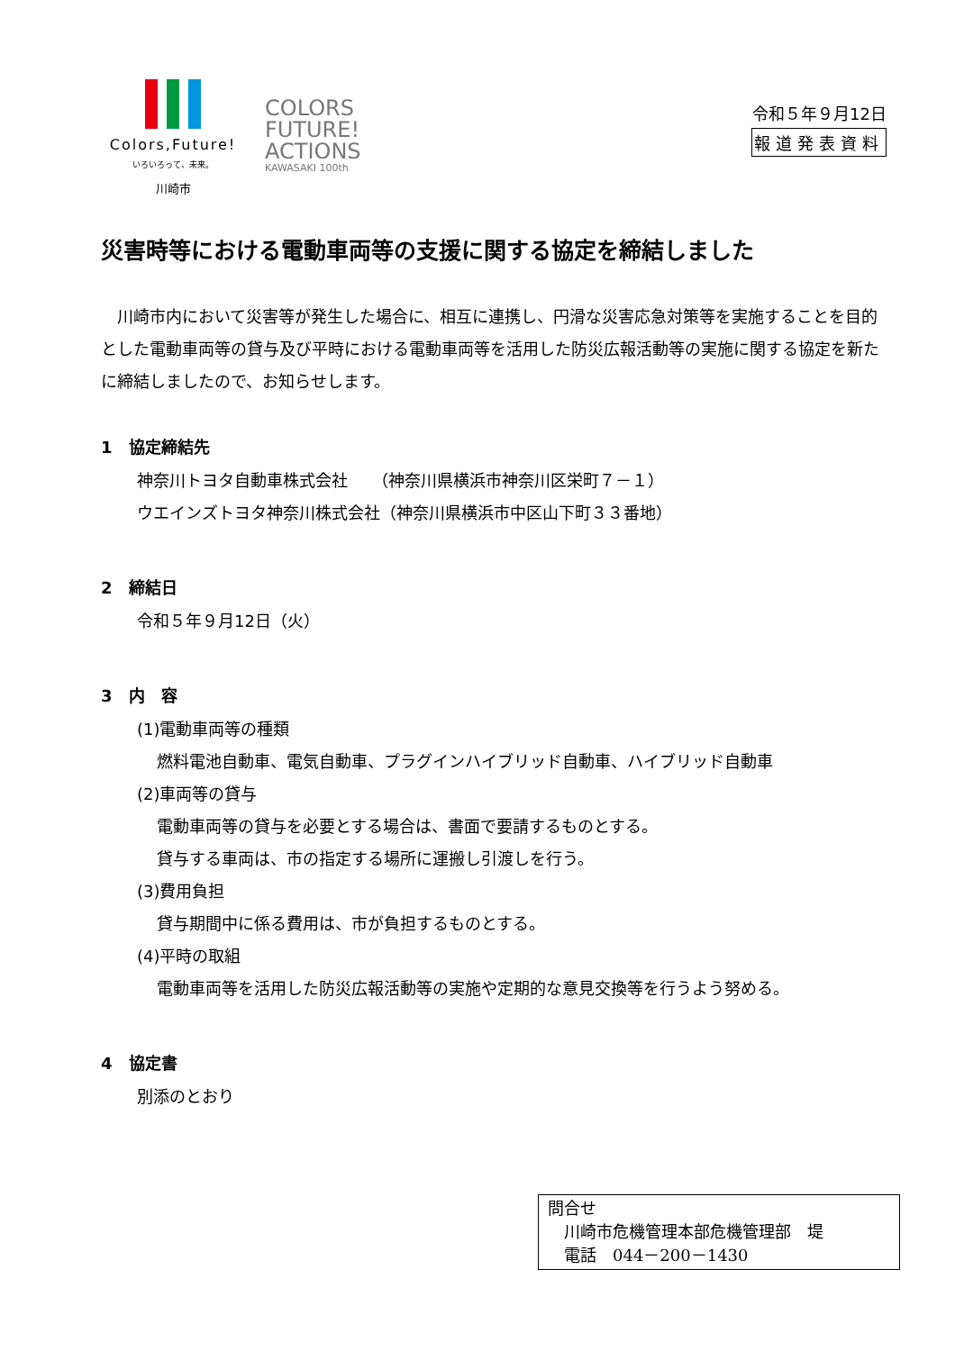Colors,Future!
いろいろって、未来。
川崎市
COLORS
FUTURE!
ACTIONS
KAWASAKI 100th
令和５年９月12日
報道発表資料
災害時等における電動車両等の支援に関する協定を締結しました
川崎市内において災害等が発生した場合に、相互に連携し、円滑な災害応急対策等を実施することを目的とした電動車両等の貸与及び平時における電動車両等を活用した防災広報活動等の実施に関する協定を新たに締結しましたので、お知らせします。
1　協定締結先
神奈川トヨタ自動車株式会社　　（神奈川県横浜市神奈川区栄町７－１）
ウエインズトヨタ神奈川株式会社（神奈川県横浜市中区山下町３３番地）
2　締結日
令和５年９月12日（火）
3　内　容
(1)電動車両等の種類
燃料電池自動車、電気自動車、プラグインハイブリッド自動車、ハイブリッド自動車
(2)車両等の貸与
電動車両等の貸与を必要とする場合は、書面で要請するものとする。
貸与する車両は、市の指定する場所に運搬し引渡しを行う。
(3)費用負担
貸与期間中に係る費用は、市が負担するものとする。
(4)平時の取組
電動車両等を活用した防災広報活動等の実施や定期的な意見交換等を行うよう努める。
4　協定書
別添のとおり
問合せ
　川崎市危機管理本部危機管理部　堤
　電話　044－200－1430